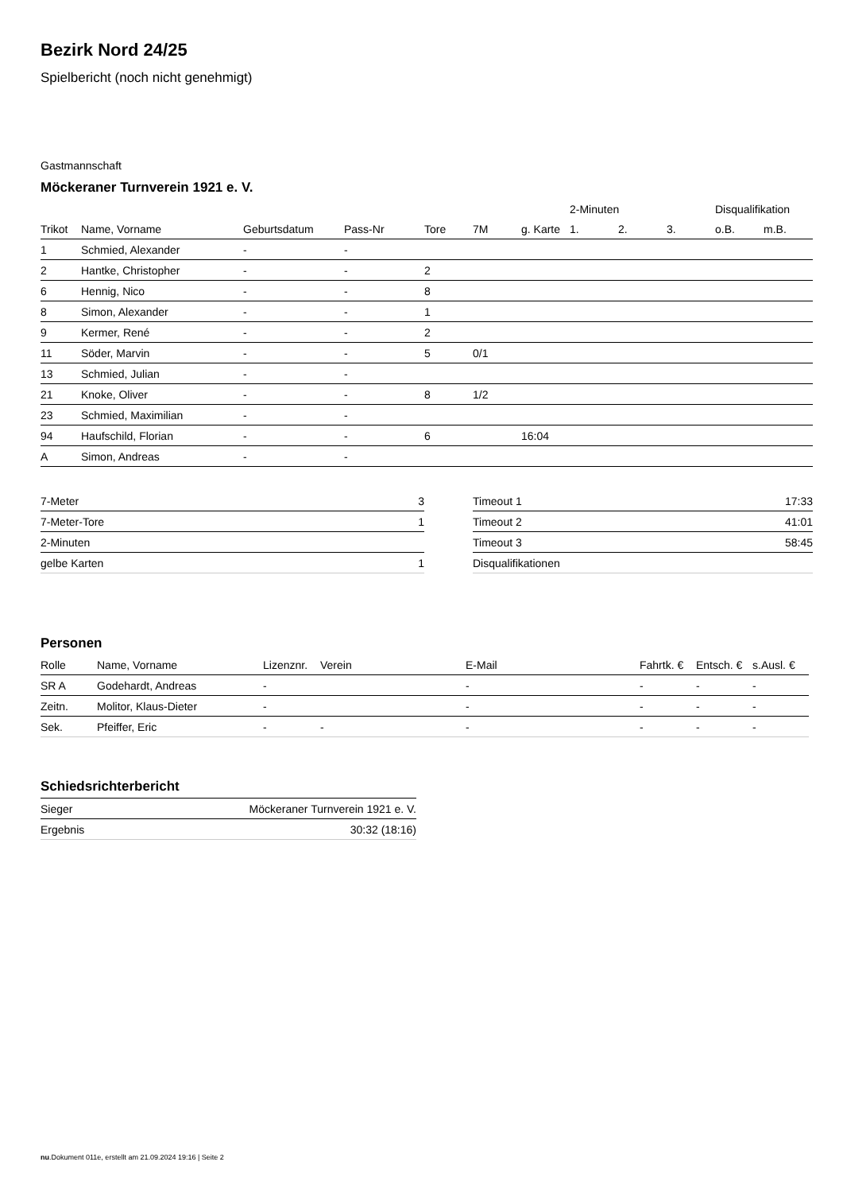Bezirk Nord 24/25
Spielbericht (noch nicht genehmigt)
Gastmannschaft
Möckeraner Turnverein 1921 e. V.
| | | | | | | | 2-Minuten | | | Disqualifikation | |
| --- | --- | --- | --- | --- | --- | --- | --- | --- | --- | --- | --- |
| Trikot | Name, Vorname | Geburtsdatum | Pass-Nr | Tore | 7M | g. Karte | 1. | 2. | 3. | o.B. | m.B. |
| 1 | Schmied, Alexander | - | - | | | | | | | | |
| 2 | Hantke, Christopher | - | - | 2 | | | | | | | |
| 6 | Hennig, Nico | - | - | 8 | | | | | | | |
| 8 | Simon, Alexander | - | - | 1 | | | | | | | |
| 9 | Kermer, René | - | - | 2 | | | | | | | |
| 11 | Söder, Marvin | - | - | 5 | 0/1 | | | | | | |
| 13 | Schmied, Julian | - | - | | | | | | | | |
| 21 | Knoke, Oliver | - | - | 8 | 1/2 | | | | | | |
| 23 | Schmied, Maximilian | - | - | | | | | | | | |
| 94 | Haufschild, Florian | - | - | 6 | | 16:04 | | | | | |
| A | Simon, Andreas | - | - | | | | | | | | |
| 7-Meter | 3 |
| 7-Meter-Tore | 1 |
| 2-Minuten | |
| gelbe Karten | 1 |
| Timeout 1 | 17:33 |
| Timeout 2 | 41:01 |
| Timeout 3 | 58:45 |
| Disqualifikationen | |
Personen
| Rolle | Name, Vorname | Lizenznr. | Verein | E-Mail | Fahrtk. € | Entsch. € | s.Ausl. € |
| --- | --- | --- | --- | --- | --- | --- | --- |
| SR A | Godehardt, Andreas | - | | - | - | - | - |
| Zeitn. | Molitor, Klaus-Dieter | - | | - | - | - | - |
| Sek. | Pfeiffer, Eric | - | - | - | - | - | - |
Schiedsrichterbericht
| Sieger | Möckeraner Turnverein 1921 e. V. |
| Ergebnis | 30:32 (18:16) |
nu.Dokument 011e, erstellt am 21.09.2024 19:16 | Seite 2